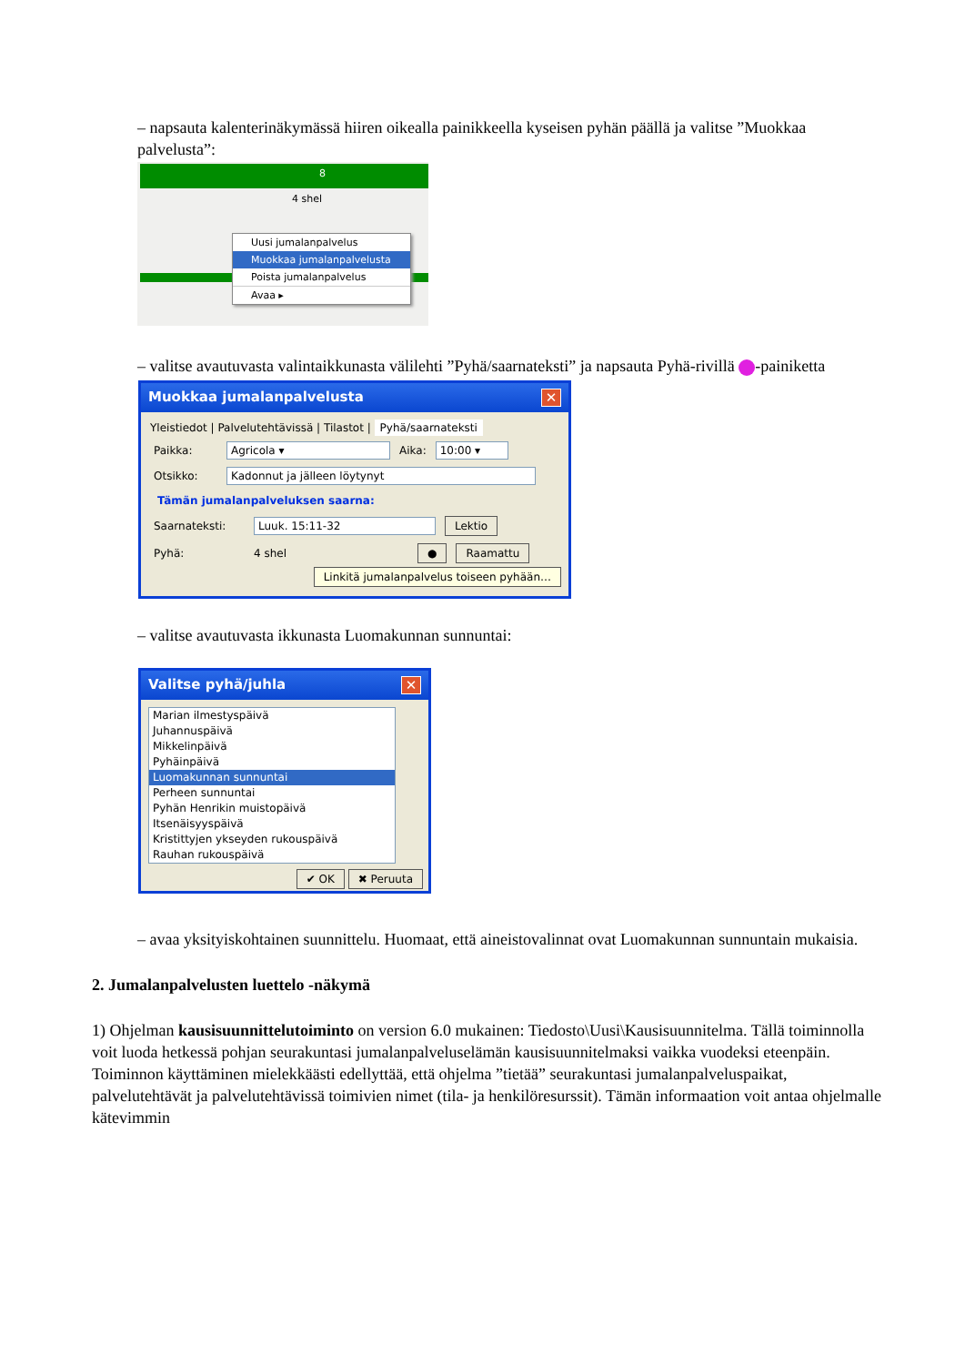– napsauta kalenterinäkymässä hiiren oikealla painikkeella kyseisen pyhän päällä ja valitse ”Muokkaa palvelusta”:
8
4 shel
Uusi jumalanpalvelus
Muokkaa jumalanpalvelusta
Poista jumalanpalvelus
Avaa ▸
– valitse avautuvasta valintaikkunasta välilehti ”Pyhä/saarnateksti” ja napsauta Pyhä-rivillä -painiketta
Muokkaa jumalanpalvelusta ✕
Yleistiedot | Palvelutehtävissä | Tilastot | Pyhä/saarnateksti
Paikka: Agricola ▾ Aika: 10:00 ▾
Otsikko: Kadonnut ja jälleen löytynyt
Tämän jumalanpalveluksen saarna:
Saarnateksti: Luuk. 15:11-32 Lektio
Pyhä: 4 shel ● Raamattu
Linkitä jumalanpalvelus toiseen pyhään…
– valitse avautuvasta ikkunasta Luomakunnan sunnuntai:
Valitse pyhä/juhla ✕
Marian ilmestyspäivä
Juhannuspäivä
Mikkelinpäivä
Pyhäinpäivä
Luomakunnan sunnuntai
Perheen sunnuntai
Pyhän Henrikin muistopäivä
Itsenäisyyspäivä
Kristittyjen ykseyden rukouspäivä
Rauhan rukouspäivä
✔ OK ✖ Peruuta
– avaa yksityiskohtainen suunnittelu. Huomaat, että aineistovalinnat ovat Luomakunnan sunnuntain mukaisia.
2. Jumalanpalvelusten luettelo -näkymä
1) Ohjelman kausisuunnittelutoiminto on version 6.0 mukainen: Tiedosto\Uusi\Kausisuunnitelma. Tällä toiminnolla voit luoda hetkessä pohjan seurakuntasi jumalanpalveluselämän kausisuunnitelmaksi vaikka vuodeksi eteenpäin. Toiminnon käyttäminen mielekkäästi edellyttää, että ohjelma ”tietää” seurakuntasi jumalanpalveluspaikat, palvelutehtävät ja palvelutehtävissä toimivien nimet (tila- ja henkilöresurssit). Tämän informaation voit antaa ohjelmalle kätevimmin